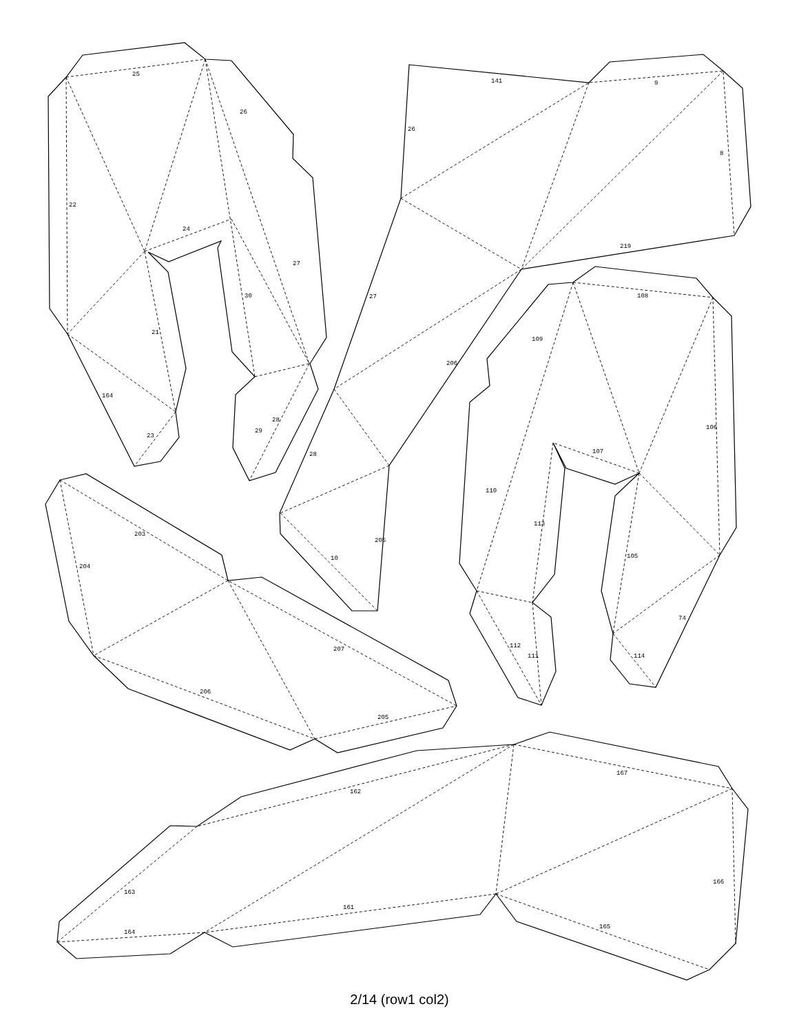25
26
22
24
27
30
21
164
23
28
29
141
9
26
8
219
27
206
28
205
10
108
109
106
107
110
113
105
74
112
111
114
203
204
207
206
205
167
162
166
163
161
165
164
2/14 (row1 col2)